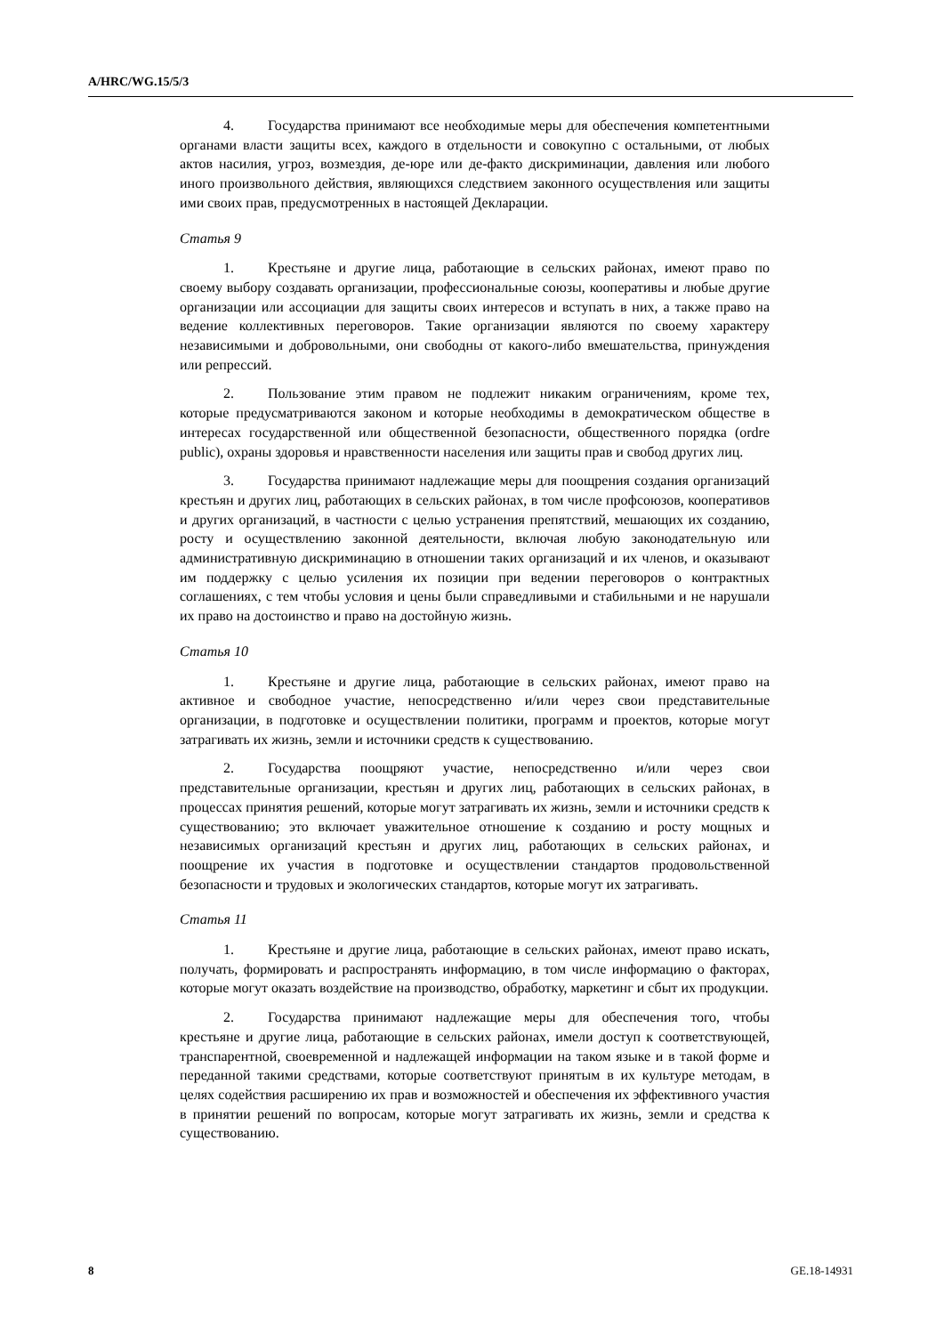A/HRC/WG.15/5/3
4. Государства принимают все необходимые меры для обеспечения компетентными органами власти защиты всех, каждого в отдельности и совокупно с остальными, от любых актов насилия, угроз, возмездия, де-юре или де-факто дискриминации, давления или любого иного произвольного действия, являющихся следствием законного осуществления или защиты ими своих прав, предусмотренных в настоящей Декларации.
Статья 9
1. Крестьяне и другие лица, работающие в сельских районах, имеют право по своему выбору создавать организации, профессиональные союзы, кооперативы и любые другие организации или ассоциации для защиты своих интересов и вступать в них, а также право на ведение коллективных переговоров. Такие организации являются по своему характеру независимыми и добровольными, они свободны от какого-либо вмешательства, принуждения или репрессий.
2. Пользование этим правом не подлежит никаким ограничениям, кроме тех, которые предусматриваются законом и которые необходимы в демократическом обществе в интересах государственной или общественной безопасности, общественного порядка (ordre public), охраны здоровья и нравственности населения или защиты прав и свобод других лиц.
3. Государства принимают надлежащие меры для поощрения создания организаций крестьян и других лиц, работающих в сельских районах, в том числе профсоюзов, кооперативов и других организаций, в частности с целью устранения препятствий, мешающих их созданию, росту и осуществлению законной деятельности, включая любую законодательную или административную дискриминацию в отношении таких организаций и их членов, и оказывают им поддержку с целью усиления их позиции при ведении переговоров о контрактных соглашениях, с тем чтобы условия и цены были справедливыми и стабильными и не нарушали их право на достоинство и право на достойную жизнь.
Статья 10
1. Крестьяне и другие лица, работающие в сельских районах, имеют право на активное и свободное участие, непосредственно и/или через свои представительные организации, в подготовке и осуществлении политики, программ и проектов, которые могут затрагивать их жизнь, земли и источники средств к существованию.
2. Государства поощряют участие, непосредственно и/или через свои представительные организации, крестьян и других лиц, работающих в сельских районах, в процессах принятия решений, которые могут затрагивать их жизнь, земли и источники средств к существованию; это включает уважительное отношение к созданию и росту мощных и независимых организаций крестьян и других лиц, работающих в сельских районах, и поощрение их участия в подготовке и осуществлении стандартов продовольственной безопасности и трудовых и экологических стандартов, которые могут их затрагивать.
Статья 11
1. Крестьяне и другие лица, работающие в сельских районах, имеют право искать, получать, формировать и распространять информацию, в том числе информацию о факторах, которые могут оказать воздействие на производство, обработку, маркетинг и сбыт их продукции.
2. Государства принимают надлежащие меры для обеспечения того, чтобы крестьяне и другие лица, работающие в сельских районах, имели доступ к соответствующей, транспарентной, своевременной и надлежащей информации на таком языке и в такой форме и переданной такими средствами, которые соответствуют принятым в их культуре методам, в целях содействия расширению их прав и возможностей и обеспечения их эффективного участия в принятии решений по вопросам, которые могут затрагивать их жизнь, земли и средства к существованию.
8 GE.18-14931